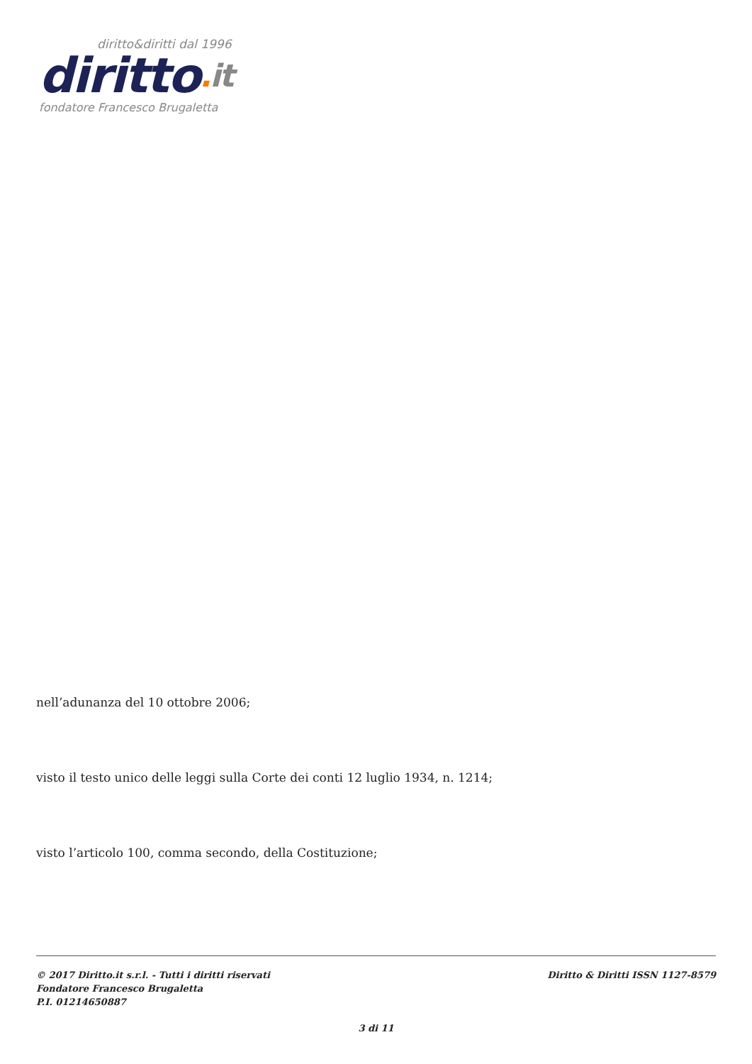diritto&diritti dal 1996
diritto. it
fondatore Francesco Brugaletta
nell’adunanza del 10 ottobre 2006;
visto il testo unico delle leggi sulla Corte dei conti 12 luglio 1934, n. 1214;
visto l’articolo 100, comma secondo, della Costituzione;
© 2017 Diritto.it s.r.l. - Tutti i diritti riservati
Fondatore Francesco Brugaletta
P.I. 01214650887
Diritto & Diritti ISSN 1127-8579
3 di 11